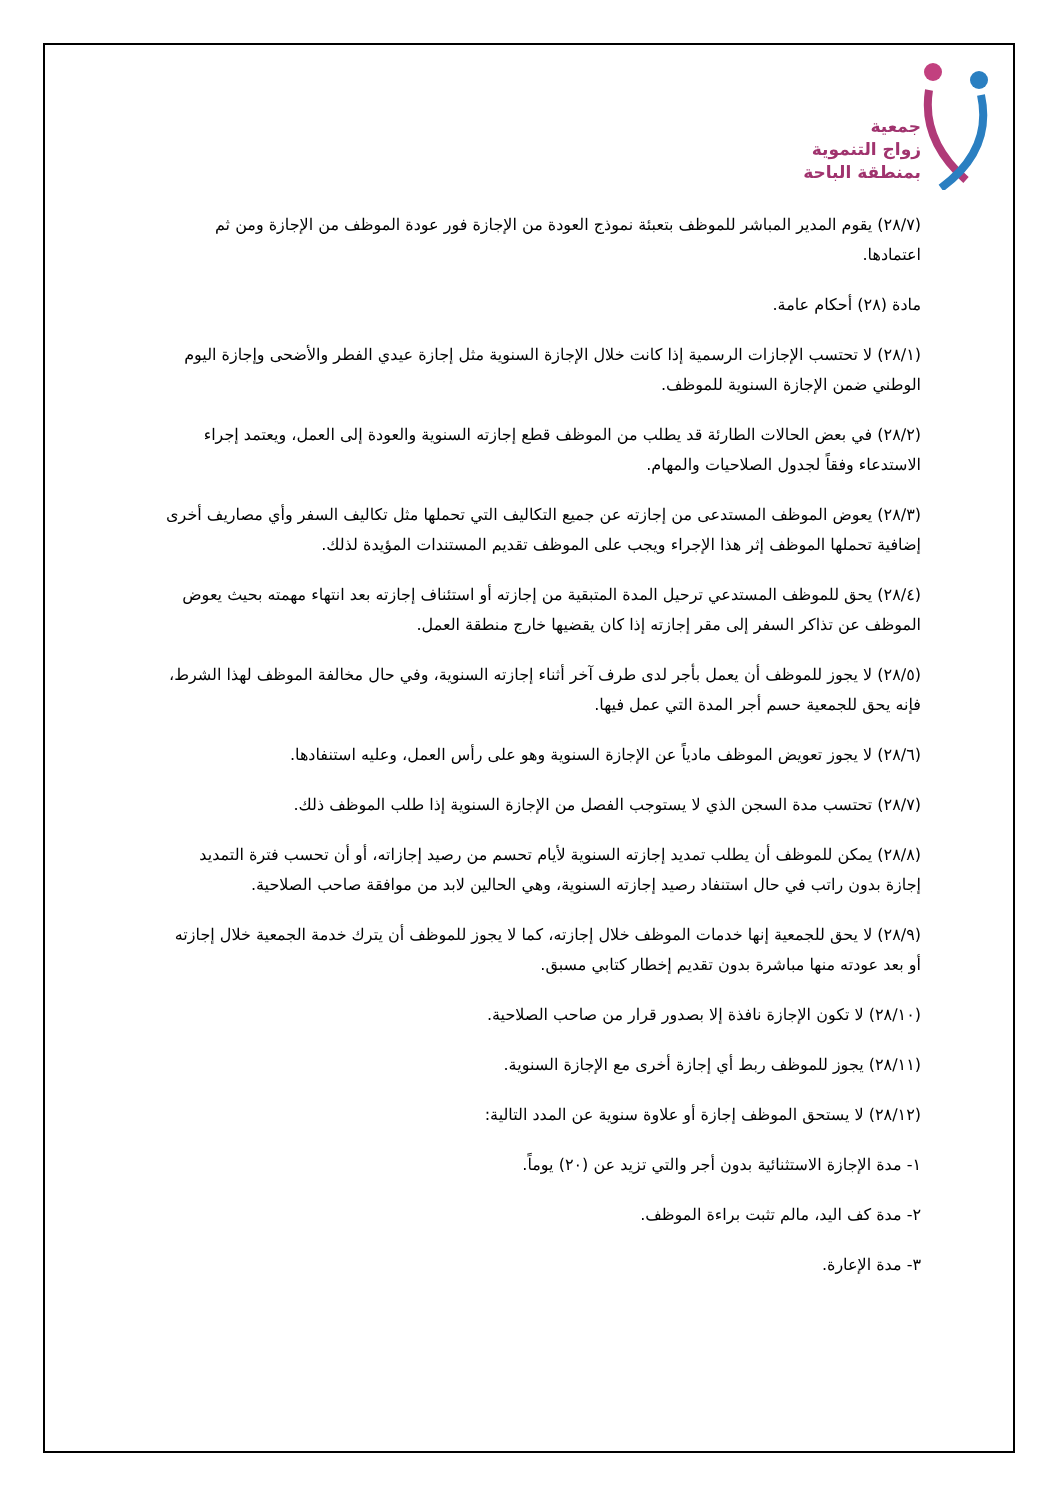جمعية
زواج التنموية
بمنطقة الباحة
(٢٨/٧) يقوم المدير المباشر للموظف بتعبئة نموذج العودة من الإجازة فور عودة الموظف من الإجازة ومن ثم اعتمادها.
مادة (٢٨) أحكام عامة.
(٢٨/١) لا تحتسب الإجازات الرسمية إذا كانت خلال الإجازة السنوية مثل إجازة عيدي الفطر والأضحى وإجازة اليوم الوطني ضمن الإجازة السنوية للموظف.
(٢٨/٢) في بعض الحالات الطارئة قد يطلب من الموظف قطع إجازته السنوية والعودة إلى العمل، ويعتمد إجراء الاستدعاء وفقاً لجدول الصلاحيات والمهام.
(٢٨/٣) يعوض الموظف المستدعى من إجازته عن جميع التكاليف التي تحملها مثل تكاليف السفر وأي مصاريف أخرى إضافية تحملها الموظف إثر هذا الإجراء ويجب على الموظف تقديم المستندات المؤيدة لذلك.
(٢٨/٤) يحق للموظف المستدعي ترحيل المدة المتبقية من إجازته أو استئناف إجازته بعد انتهاء مهمته بحيث يعوض الموظف عن تذاكر السفر إلى مقر إجازته إذا كان يقضيها خارج منطقة العمل.
(٢٨/٥) لا يجوز للموظف أن يعمل بأجر لدى طرف آخر أثناء إجازته السنوية، وفي حال مخالفة الموظف لهذا الشرط، فإنه يحق للجمعية حسم أجر المدة التي عمل فيها.
(٢٨/٦) لا يجوز تعويض الموظف مادياً عن الإجازة السنوية وهو على رأس العمل، وعليه استنفادها.
(٢٨/٧) تحتسب مدة السجن الذي لا يستوجب الفصل من الإجازة السنوية إذا طلب الموظف ذلك.
(٢٨/٨) يمكن للموظف أن يطلب تمديد إجازته السنوية لأيام تحسم من رصيد إجازاته، أو أن تحسب فترة التمديد إجازة بدون راتب في حال استنفاد رصيد إجازته السنوية، وهي الحالين لابد من موافقة صاحب الصلاحية.
(٢٨/٩) لا يحق للجمعية إنها خدمات الموظف خلال إجازته، كما لا يجوز للموظف أن يترك خدمة الجمعية خلال إجازته أو بعد عودته منها مباشرة بدون تقديم إخطار كتابي مسبق.
(٢٨/١٠) لا تكون الإجازة نافذة إلا بصدور قرار من صاحب الصلاحية.
(٢٨/١١) يجوز للموظف ربط أي إجازة أخرى مع الإجازة السنوية.
(٢٨/١٢) لا يستحق الموظف إجازة أو علاوة سنوية عن المدد التالية:
١- مدة الإجازة الاستثنائية بدون أجر والتي تزيد عن (٢٠) يوماً.
٢- مدة كف اليد، مالم تثبت براءة الموظف.
٣- مدة الإعارة.